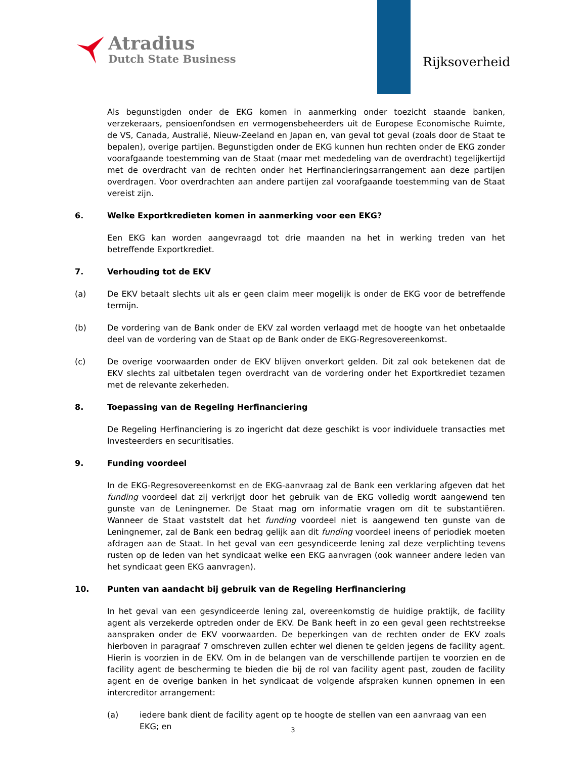Atradius
Dutch State Business
Rijksoverheid
Als begunstigden onder de EKG komen in aanmerking onder toezicht staande banken, verzekeraars, pensioenfondsen en vermogensbeheerders uit de Europese Economische Ruimte, de VS, Canada, Australië, Nieuw-Zeeland en Japan en, van geval tot geval (zoals door de Staat te bepalen), overige partijen. Begunstigden onder de EKG kunnen hun rechten onder de EKG zonder voorafgaande toestemming van de Staat (maar met mededeling van de overdracht) tegelijkertijd met de overdracht van de rechten onder het Herfinancieringsarrangement aan deze partijen overdragen. Voor overdrachten aan andere partijen zal voorafgaande toestemming van de Staat vereist zijn.
6. Welke Exportkredieten komen in aanmerking voor een EKG?
Een EKG kan worden aangevraagd tot drie maanden na het in werking treden van het betreffende Exportkrediet.
7. Verhouding tot de EKV
(a) De EKV betaalt slechts uit als er geen claim meer mogelijk is onder de EKG voor de betreffende termijn.
(b) De vordering van de Bank onder de EKV zal worden verlaagd met de hoogte van het onbetaalde deel van de vordering van de Staat op de Bank onder de EKG-Regresovereenkomst.
(c) De overige voorwaarden onder de EKV blijven onverkort gelden. Dit zal ook betekenen dat de EKV slechts zal uitbetalen tegen overdracht van de vordering onder het Exportkrediet tezamen met de relevante zekerheden.
8. Toepassing van de Regeling Herfinanciering
De Regeling Herfinanciering is zo ingericht dat deze geschikt is voor individuele transacties met Investeerders en securitisaties.
9. Funding voordeel
In de EKG-Regresovereenkomst en de EKG-aanvraag zal de Bank een verklaring afgeven dat het funding voordeel dat zij verkrijgt door het gebruik van de EKG volledig wordt aangewend ten gunste van de Leningnemer. De Staat mag om informatie vragen om dit te substantiëren. Wanneer de Staat vaststelt dat het funding voordeel niet is aangewend ten gunste van de Leningnemer, zal de Bank een bedrag gelijk aan dit funding voordeel ineens of periodiek moeten afdragen aan de Staat. In het geval van een gesyndiceerde lening zal deze verplichting tevens rusten op de leden van het syndicaat welke een EKG aanvragen (ook wanneer andere leden van het syndicaat geen EKG aanvragen).
10. Punten van aandacht bij gebruik van de Regeling Herfinanciering
In het geval van een gesyndiceerde lening zal, overeenkomstig de huidige praktijk, de facility agent als verzekerde optreden onder de EKV. De Bank heeft in zo een geval geen rechtstreekse aanspraken onder de EKV voorwaarden. De beperkingen van de rechten onder de EKV zoals hierboven in paragraaf 7 omschreven zullen echter wel dienen te gelden jegens de facility agent. Hierin is voorzien in de EKV. Om in de belangen van de verschillende partijen te voorzien en de facility agent de bescherming te bieden die bij de rol van facility agent past, zouden de facility agent en de overige banken in het syndicaat de volgende afspraken kunnen opnemen in een intercreditor arrangement:
(a) iedere bank dient de facility agent op te hoogte de stellen van een aanvraag van een EKG; en
3